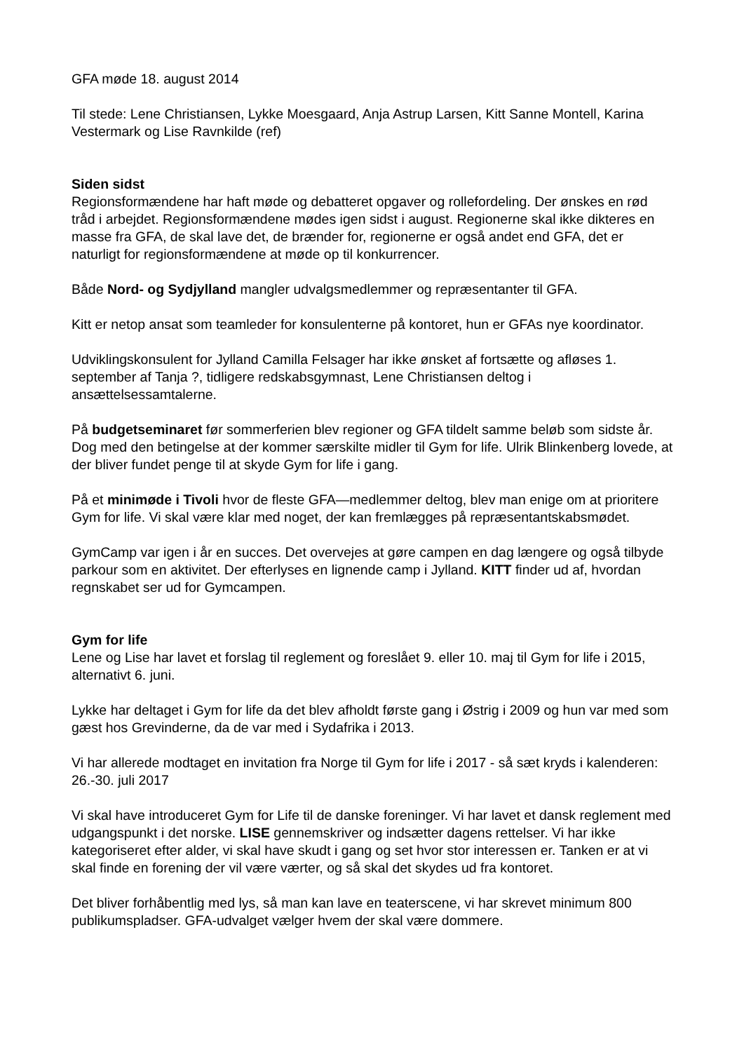GFA møde 18. august 2014
Til stede: Lene Christiansen, Lykke Moesgaard, Anja Astrup Larsen, Kitt Sanne Montell, Karina Vestermark og Lise Ravnkilde (ref)
Siden sidst
Regionsformændene har haft møde og debatteret opgaver og rollefordeling. Der ønskes en rød tråd i arbejdet. Regionsformændene mødes igen sidst i august. Regionerne skal ikke dikteres en masse fra GFA, de skal lave det, de brænder for, regionerne er også andet end GFA, det er naturligt for regionsformændene at møde op til konkurrencer.
Både Nord- og Sydjylland mangler udvalgsmedlemmer og repræsentanter til GFA.
Kitt er netop ansat som teamleder for konsulenterne på kontoret, hun er GFAs nye koordinator.
Udviklingskonsulent for Jylland Camilla Felsager har ikke ønsket af fortsætte og afløses 1. september af Tanja ?, tidligere redskabsgymnast, Lene Christiansen deltog i ansættelsessamtalerne.
På budgetseminaret før sommerferien blev regioner og GFA tildelt samme beløb som sidste år. Dog med den betingelse at der kommer særskilte midler til Gym for life. Ulrik Blinkenberg lovede, at der bliver fundet penge til at skyde Gym for life i gang.
På et minimøde i Tivoli hvor de fleste GFA—medlemmer deltog, blev man enige om at prioritere Gym for life. Vi skal være klar med noget, der kan fremlægges på repræsentantskabsmødet.
GymCamp var igen i år en succes. Det overvejes at gøre campen en dag længere og også tilbyde parkour som en aktivitet. Der efterlyses en lignende camp i Jylland. KITT finder ud af, hvordan regnskabet ser ud for Gymcampen.
Gym for life
Lene og Lise har lavet et forslag til reglement og foreslået 9. eller 10. maj til Gym for life i 2015, alternativt 6. juni.
Lykke har deltaget i Gym for life da det blev afholdt første gang i Østrig i 2009 og hun var med som gæst hos Grevinderne, da de var med i Sydafrika i 2013.
Vi har allerede modtaget en invitation fra Norge til Gym for life i 2017 - så sæt kryds i kalenderen: 26.-30. juli 2017
Vi skal have introduceret Gym for Life til de danske foreninger. Vi har lavet et dansk reglement med udgangspunkt i det norske. LISE gennemskriver og indsætter dagens rettelser. Vi har ikke kategoriseret efter alder, vi skal have skudt i gang og set hvor stor interessen er. Tanken er at vi skal finde en forening der vil være værter, og så skal det skydes ud fra kontoret.
Det bliver forhåbentlig med lys, så man kan lave en teaterscene, vi har skrevet minimum 800 publikumspladser. GFA-udvalget vælger hvem der skal være dommere.